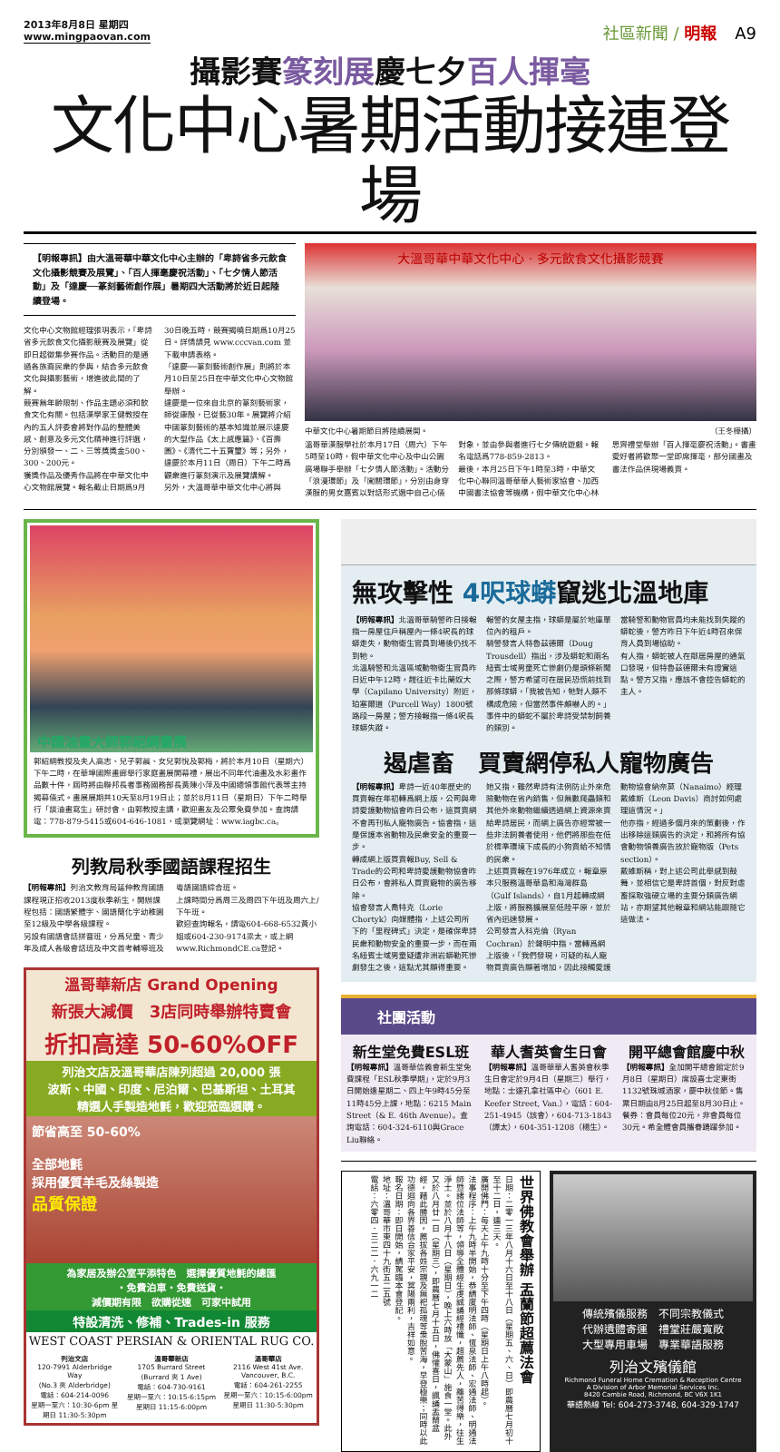2013年8月8日 星期四
www.mingpaovan.com
社區新聞 / 明報 A9
攝影賽篆刻展慶七夕百人揮毫
文化中心暑期活動接連登場
【明報專訊】由大溫哥華中華文化中心主辦的「卑詩省多元飲食文化攝影競賽及展覽」、「百人揮毫慶祝活動」、「七夕情人節活動」及「達慶──篆刻藝術創作展」暑期四大活動將於近日起陸續登場。
文化中心文物館經理張玥表示，「卑詩省多元飲食文化攝影競賽及展覽」從即日起徵集參賽作品。活動目的是通過各族裔民衆的參與，結合多元飲食文化與攝影藝術，增進彼此間的了解。
競賽無年齡限制、作品主題必須和飲食文化有關。包括漢學家王健教授在內的五人評委會將對作品的整體美感、創意及多元文化精神進行評選，分別頒發一、二、三等獎獎金500、300、200元。
獲獎作品及優秀作品將在中華文化中心文物館展覽。報名截止日期爲9月30日晚五時，競賽揭曉日期爲10月25日。詳情請見 www.cccvan.com 並下載申請表格。
「達慶──篆刻藝術創作展」則將於本月10日至25日在中華文化中心文物館舉辦。
達慶是一位來自北京的篆刻藝術家，師從康殷，已從藝30年。展覽將介紹中國篆刻藝術的基本知識並展示達慶的大型作品《太上感應篇》、《百壽圖》、《清代二十五寶璽》等；另外，達慶於本月11日（周日）下午二時爲觀衆進行篆刻演示及展覽講解。
另外，大溫哥華中華文化中心將與
大溫哥華中華文化中心 · 多元飲食文化攝影競賽
中華文化中心暑期節目將陸續展開。 （王冬樺攝）
溫哥華漢服學社於本月17日（周六）下午5時至10時，假中華文化中心及中山公園廣場聯手舉辦「七夕情人節活動」。活動分「浪漫環節」及「闖關環節」，分別由身穿漢服的男女嘉賓以對話形式選中自己心儀對象，並由參與者進行七夕傳統遊戲。報名電話爲778-859-2813。
最後，本月25日下午1時至3時，中華文化中心聯同溫哥華華人藝術家協會、加西中國書法協會等機構，假中華文化中心林思齊禮堂舉辦「百人揮毫慶祝活動」。書畫愛好者將歡聚一堂即席揮毫，部分國畫及書法作品供現場義賣。
中國油畫大師郭紹綱畫展
郭紹綱教授及夫人高志、兒子郭晨、女兒郭悅及郭梅，將於本月10日（星期六）下午二時，在華埠國際畫廊舉行家庭畫展開幕禮，展出不同年代油畫及水彩畫作品數十件，屆時將由聯邦長者事務國務部長黃陳小萍及中國總領事館代表等主持揭幕儀式。畫展展期共10天至8月19日止；並於8月11日（星期日）下午二時舉行「談油畫寫生」研討會，由郭教授主講，歡迎畫友及公眾免費參加。查詢請電：778-879-5415或604-646-1081，或瀏覽網址：www.iagbc.ca。
列教局秋季國語課程招生
【明報專訊】列治文教育局延伸教育國語課程現正招收2013度秋季新生，開辦課程包括：國語繁體字、國語簡化字幼稚園至12級及中學各級課程。
另設有國語會話拼音班，分爲兒童、青少年及成人各級會話班及中文首考輔導班及粵語國語綜合班。
上課時間分爲周三及周四下午班及周六上/下午班。
歡迎查詢報名，請電604-668-6532黃小姐或604-230-9174梁太，或上網www.RichmondCE.ca登記。
溫哥華新店 Grand Opening
新張大減價　3店同時舉辦特賣會
折扣高達 50-60%OFF
列治文店及溫哥華店陳列超過 20,000 張
波斯、中國、印度、尼泊爾、巴基斯坦、土耳其
精選人手製造地氈，歡迎蒞臨選購。
節省高至 50-60%
全部地氈
採用優質羊毛及絲製造
品質保證
為家居及辦公室平添特色　選擇優質地氈的總匯
・免費泊車・免費送貨・
減價期有限　欲購從速　可家中試用
特設清洗、修補、Trades-in 服務
WEST COAST PERSIAN & ORIENTAL RUG CO.
列治文店
120-7991 Alderbridge Way
(No.3 夾 Alderbridge)
電話：604-214-0096
星期一至六：10:30-6pm 星期日 11:30-5:30pm
溫哥華新店
1705 Burrard Street
(Burrard 夾 1 Ave)
電話：604-730-9161
星期一至六：10:15-6:15pm 星期日 11:15-6:00pm
溫哥華店
2116 West 41st Ave.
Vancouver, B.C.
電話：604-261-2255
星期一至六：10:15-6:00pm 星期日 11:30-5:30pm
無攻擊性 4呎球蟒竄逃北溫地庫
【明報專訊】北溫哥華騎警昨日接報指一房屋住戶稱屋內一條4呎長的球蟒走失，動物衛生官員到場後仍找不到牠。
北溫騎警和北溫區域動物衛生官員昨日近中午12時，趕往近卡比蘭奴大學（Capilano University）附近，珀塞爾道（Purcell Way）1800號路段一房屋；警方接報指一條4呎長球蟒失蹤。
報警的女屋主指，球蟒是屬於地庫單位內的租戶。
騎警發言人特魯茲德爾（Doug Trousdell）指出，涉及蟒蛇和兩名紐賓士域男童死亡慘劇仍是頭條新聞之際，警方希望可在居民恐慌前找到那條球蟒，「我被告知，牠對人類不構成危險，但當然事件頗嚇人的。」事件中的蟒蛇不屬於卑詩受禁制飼養的類別。
當騎警和動物官員均未能找到失蹤的蟒蛇後，警方昨日下午近4時召來保育人員到場協助。
有人指，蟒蛇被人在鄰居房屋的通氣口發現，但特魯茲德爾未有證實這點。警方又指，應該不會控告蟒蛇的主人。
遏虐畜　買賣網停私人寵物廣告
【明報專訊】卑詩一近40年歷史的買賣報在年初轉爲網上版，公司與卑詩愛護動物協會昨日公布，這買賣網不會再刊私人寵物廣告。協會指，這是保護本省動物及民衆安全的重要一步。
轉成網上版買賣報Buy, Sell & Trade的公司和卑詩愛護動物協會昨日公布，會將私人買賣寵物的廣告移除。
協會發言人喬特克（Lorie Chortyk）向媒體指，上述公司所下的「里程碑式」決定，是確保卑詩民衆和動物安全的重要一步，而在兩名紐賓士域男童疑遭非洲岩蟒勒死慘劇發生之後，這點尤其顯得重要。
她又指，雖然卑詩有法例防止外來危險動物在省內銷售，但無數爬蟲類和其他外來動物繼續透過網上資源來賣給卑詩居民，而網上廣告亦經常被一些非法飼養者使用，他們將那些在低於標準環境下成長的小狗賣給不知情的民衆。
上述買賣報在1976年成立，報章原本只服務溫哥華島和海灣群島（Gulf Islands），自1月起轉成網上版，將服務擴展至低陸平原，並於省內迅速發展。
公司發言人科克倫（Ryan Cochran）於聲明中指，當轉爲網上版後，「我們發現，可疑的私人寵物買賣廣告顯著增加，因此接觸愛護動物協會納奈莫（Nanaimo）經理戴維斯（Leon Davis）商討如何處理這情況。」
他亦指，經過多個月來的策劃後，作出移除這類廣告的決定，和將所有協會動物領養廣告放於寵物版（Pets section）。
戴維斯稱，對上述公司此舉感到鼓舞，並相信它是卑詩首個，對反對虐畜採取強硬立場的主要分類廣告網站，亦期望其他報章和網站能跟隨它這做法。
社團活動
新生堂免費ESL班
【明報專訊】溫哥華信義會新生堂免費課程「ESL秋季學期」，定於9月3日開始逢星期二、四上午9時45分至11時45分上課，地點：6215 Main Street（& E. 46th Avenue）。查詢電話：604-324-6110與Grace Liu聯絡。
華人耆英會生日會
【明報專訊】溫哥華華人耆英會秋季生日會定於9月4日（星期三）舉行，地點：士達孔拿社區中心（601 E. Keefer Street, Van.），電話：604-251-4945（該會），604-713-1843（譚太），604-351-1208（楊生）。
開平總會館慶中秋
【明報專訊】全加開平總會館定於9月8日（星期日）席設喜士定東街1132號珠城酒家，慶中秋佳節。售票日期由8月25日起至8月30日止。餐券：會員每位20元，非會員每位30元。希全體會員攜眷踴躍參加。
世界佛教會舉辦 盂蘭節超薦法會
日期：二零一三年八月十六日至十八日（星期五、六、日）即農曆七月初十至十二日，連三天。
廣開佛門：每天上午九時十分至下午四時（星期日上午八時起）。
法事程序：上午九時半開始，恭請度明法師、恆泉法師、宏通法師、明通法師暨諸位法師等，領導全體經生虔誠誦經禮懺，超薦先人，離苦得樂，往生淨土。並於八月十八日（星期日），晚上六時放「大蒙山」施食一堂。此外又於八月廿一日（星期三），即農曆七月十五日，佛懽喜日，諷誦盂蘭盆經，藉此勝因，薦拔各姓宗親及無祀孤魂等衆脫苦海，早登極樂；同時以此功德迴向各界善信合家平安，冥陽兩利，吉祥如意。
報名日期：即日開始，請駕臨本會登記。
地址：溫哥華市東四十九街五二五號
電話：六零四．三二二．六九一二
傳統殯儀服務　不同宗教儀式
代辦遺體寄運　禮堂莊嚴寬敞
大型專用車場　專業華語服務
列治文殯儀館
Richmond Funeral Home Cremation & Reception Centre
A Division of Arbor Memorial Services Inc.
8420 Cambie Road, Richmond, BC V6X 1K1
華語熱線 Tel: 604-273-3748, 604-329-1747